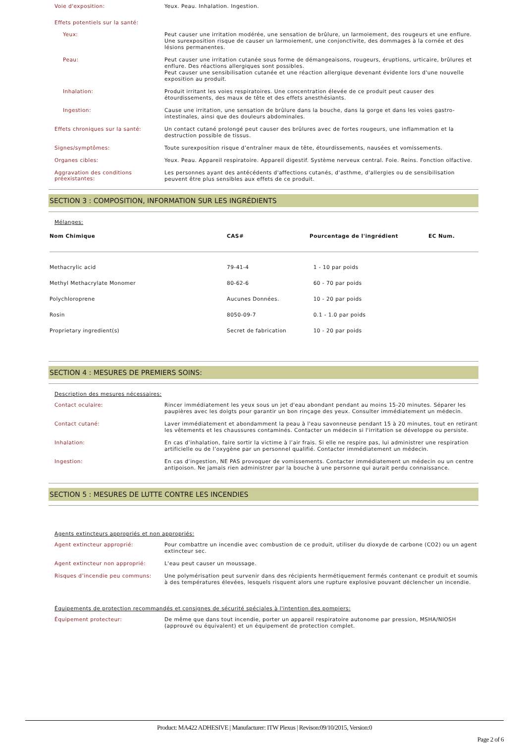Voie d'exposition:
Yeux. Peau. Inhalation. Ingestion.
Effets potentiels sur la santé:
Yeux:
Peut causer une irritation modérée, une sensation de brûlure, un larmoiement, des rougeurs et une enflure. Une surexposition risque de causer un larmoiement, une conjonctivite, des dommages à la cornée et des lésions permanentes.
Peau:
Peut causer une irritation cutanée sous forme de démangeaisons, rougeurs, éruptions, urticaire, brûlures et enflure. Des réactions allergiques sont possibles.
Peut causer une sensibilisation cutanée et une réaction allergique devenant évidente lors d'une nouvelle exposition au produit.
Inhalation:
Produit irritant les voies respiratoires. Une concentration élevée de ce produit peut causer des étourdissements, des maux de tête et des effets anesthésiants.
Ingestion:
Cause une irritation, une sensation de brûlure dans la bouche, dans la gorge et dans les voies gastro-intestinales, ainsi que des douleurs abdominales.
Effets chroniques sur la santé:
Un contact cutané prolongé peut causer des brûlures avec de fortes rougeurs, une inflammation et la destruction possible de tissus.
Signes/symptômes:
Toute surexposition risque d’entraîner maux de tête, étourdissements, nausées et vomissements.
Organes cibles:
Yeux. Peau. Appareil respiratoire. Appareil digestif. Système nerveux central. Foie. Reins. Fonction olfactive.
Aggravation des conditions préexistantes:
Les personnes ayant des antécédents d'affections cutanés, d'asthme, d'allergies ou de sensibilisation peuvent être plus sensibles aux effets de ce produit.
SECTION 3 : COMPOSITION, INFORMATION SUR LES INGRÉDIENTS
Mélanges:
| Nom Chimique | CAS# | Pourcentage de l'ingrédient | EC Num. |
| --- | --- | --- | --- |
| Methacrylic acid | 79-41-4 | 1 - 10 par poids | |
| Methyl Methacrylate Monomer | 80-62-6 | 60 - 70 par poids | |
| Polychloroprene | Aucunes Données. | 10 - 20 par poids | |
| Rosin | 8050-09-7 | 0.1 - 1.0 par poids | |
| Proprietary ingredient(s) | Secret de fabrication | 10 - 20 par poids | |
SECTION 4 : MESURES DE PREMIERS SOINS:
Description des mesures nécessaires:
Contact oculaire:
Rincer immédiatement les yeux sous un jet d'eau abondant pendant au moins 15-20 minutes. Séparer les paupières avec les doigts pour garantir un bon rinçage des yeux. Consulter immédiatement un médecin.
Contact cutané:
Laver immédiatement et abondamment la peau à l'eau savonneuse pendant 15 à 20 minutes, tout en retirant les vêtements et les chaussures contaminés. Contacter un médecin si l'irritation se développe ou persiste.
Inhalation:
En cas d’inhalation, faire sortir la victime à l’air frais. Si elle ne respire pas, lui administrer une respiration artificielle ou de l’oxygène par un personnel qualifié. Contacter immédiatement un médecin.
Ingestion:
En cas d’ingestion, NE PAS provoquer de vomissements. Contacter immédiatement un médecin ou un centre antipoison. Ne jamais rien administrer par la bouche à une personne qui aurait perdu connaissance.
SECTION 5 : MESURES DE LUTTE CONTRE LES INCENDIES
Agents extincteurs appropriés et non appropriés:
Agent extincteur approprié:
Pour combattre un incendie avec combustion de ce produit, utiliser du dioxyde de carbone (CO2) ou un agent extincteur sec.
Agent extincteur non approprié:
L'eau peut causer un moussage.
Risques d’incendie peu communs:
Une polymérisation peut survenir dans des récipients hermétiquement fermés contenant ce produit et soumis à des températures élevées, lesquels risquent alors une rupture explosive pouvant déclencher un incendie.
Équipements de protection recommandés et consignes de sécurité spéciales à l'intention des pompiers:
Équipement protecteur:
De même que dans tout incendie, porter un appareil respiratoire autonome par pression, MSHA/NIOSH (approuvé ou équivalent) et un équipement de protection complet.
Product: MA422 ADHESIVE | Manufacturer: ITW Plexus | Revison:09/10/2015, Version:0
Page 2 of 6